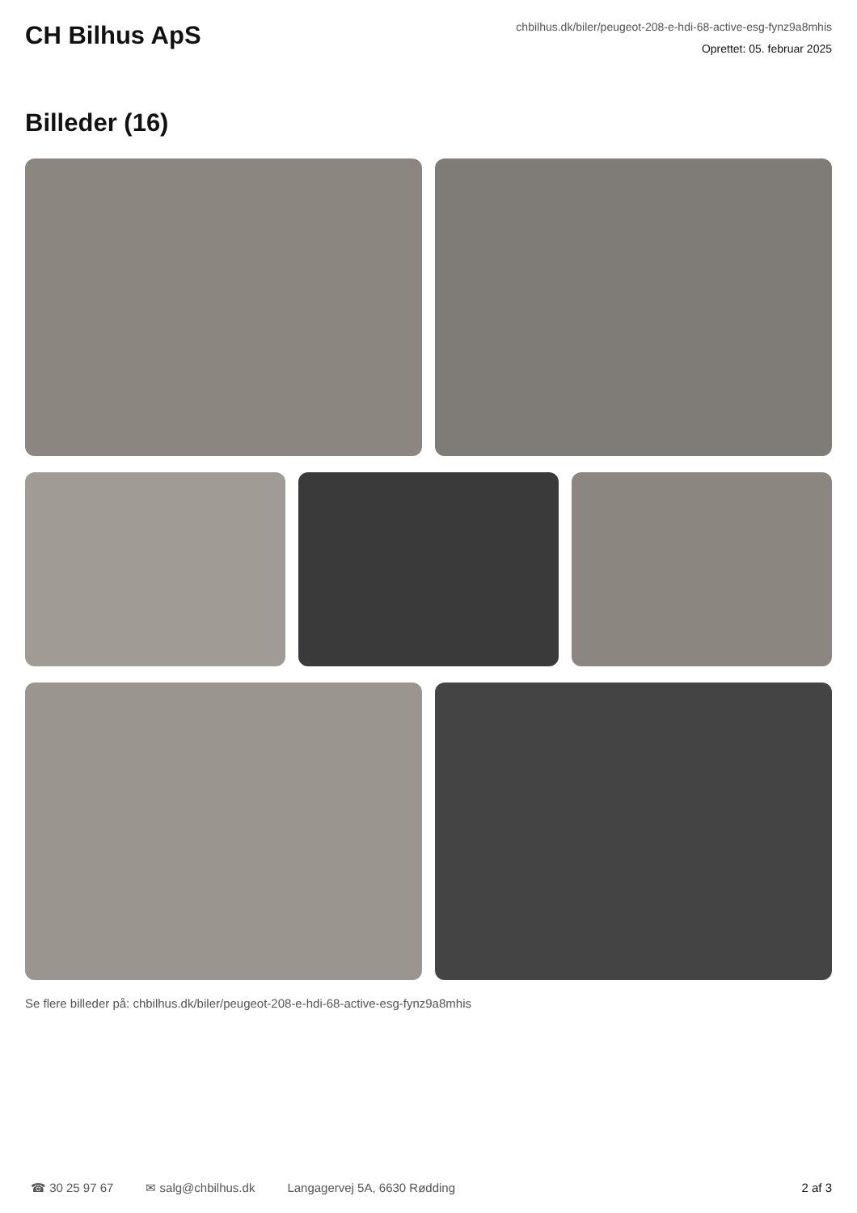CH Bilhus ApS
chbilhus.dk/biler/peugeot-208-e-hdi-68-active-esg-fynz9a8mhis
Oprettet: 05. februar 2025
Billeder (16)
Se flere billeder på: chbilhus.dk/biler/peugeot-208-e-hdi-68-active-esg-fynz9a8mhis
☎ 30 25 97 67 ✉ salg@chbilhus.dk Langagervej 5A, 6630 Rødding 2 af 3